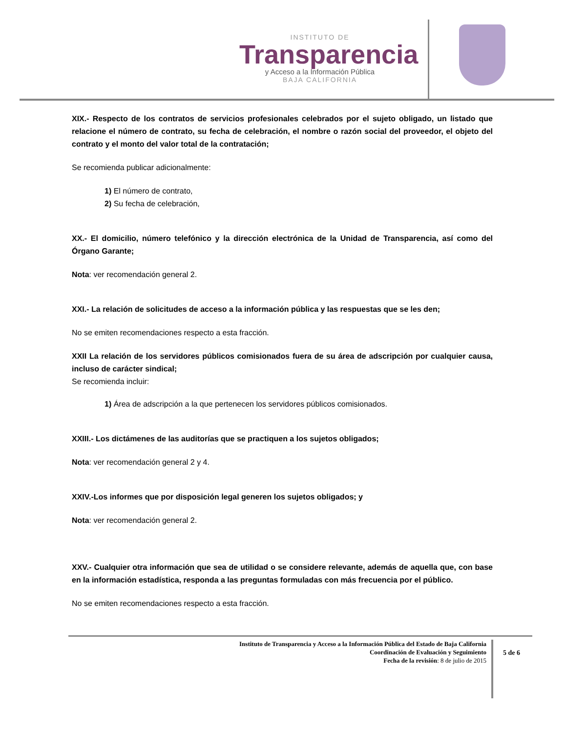INSTITUTO DE
Transparencia
y Acceso a la Información Pública
BAJA CALIFORNIA
XIX.- Respecto de los contratos de servicios profesionales celebrados por el sujeto obligado, un listado que relacione el número de contrato, su fecha de celebración, el nombre o razón social del proveedor, el objeto del contrato y el monto del valor total de la contratación;
Se recomienda publicar adicionalmente:
1) El número de contrato,
2) Su fecha de celebración,
XX.- El domicilio, número telefónico y la dirección electrónica de la Unidad de Transparencia, así como del Órgano Garante;
Nota: ver recomendación general 2.
XXI.- La relación de solicitudes de acceso a la información pública y las respuestas que se les den;
No se emiten recomendaciones respecto a esta fracción.
XXII La relación de los servidores públicos comisionados fuera de su área de adscripción por cualquier causa, incluso de carácter sindical;
Se recomienda incluir:
1) Área de adscripción a la que pertenecen los servidores públicos comisionados.
XXIII.- Los dictámenes de las auditorías que se practiquen a los sujetos obligados;
Nota: ver recomendación general 2 y 4.
XXIV.-Los informes que por disposición legal generen los sujetos obligados; y
Nota: ver recomendación general 2.
XXV.- Cualquier otra información que sea de utilidad o se considere relevante, además de aquella que, con base en la información estadística, responda a las preguntas formuladas con más frecuencia por el público.
No se emiten recomendaciones respecto a esta fracción.
Instituto de Transparencia y Acceso a la Información Pública del Estado de Baja California
Coordinación de Evaluación y Seguimiento
Fecha de la revisión: 8 de julio de 2015
5 de 6